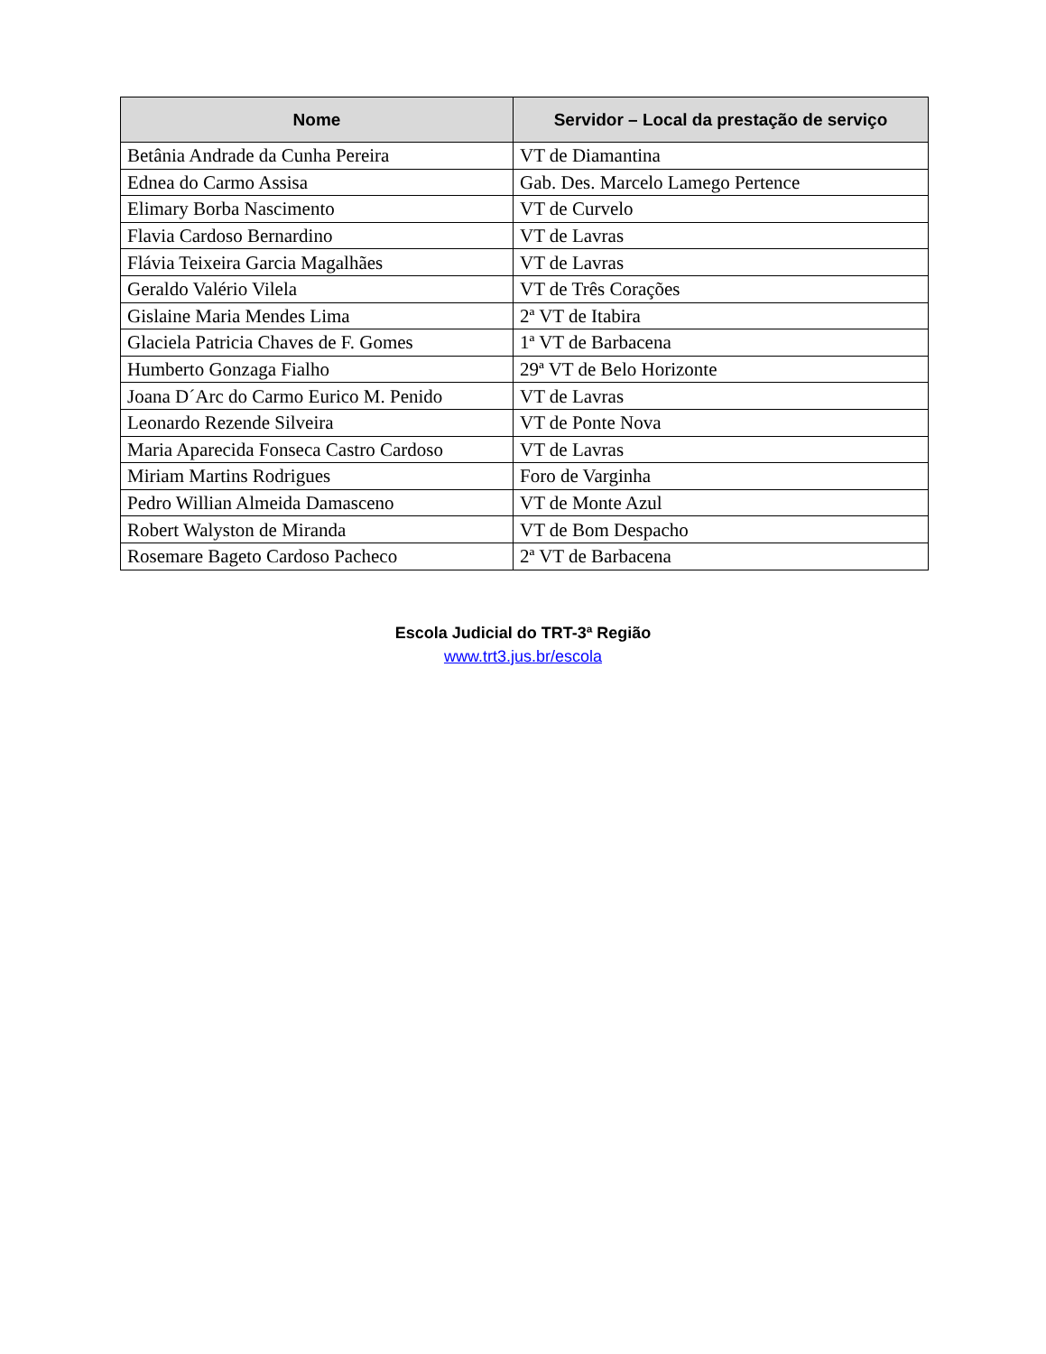| Nome | Servidor – Local da prestação de serviço |
| --- | --- |
| Betânia Andrade da Cunha Pereira | VT de Diamantina |
| Ednea do Carmo Assisa | Gab. Des. Marcelo Lamego Pertence |
| Elimary Borba Nascimento | VT de Curvelo |
| Flavia Cardoso Bernardino | VT de Lavras |
| Flávia Teixeira Garcia Magalhães | VT de Lavras |
| Geraldo Valério Vilela | VT de Três Corações |
| Gislaine Maria Mendes Lima | 2ª VT de Itabira |
| Glaciela Patricia Chaves de F. Gomes | 1ª VT de Barbacena |
| Humberto Gonzaga Fialho | 29ª VT de Belo Horizonte |
| Joana D´Arc do Carmo Eurico M. Penido | VT de Lavras |
| Leonardo Rezende Silveira | VT de Ponte Nova |
| Maria Aparecida Fonseca Castro Cardoso | VT de Lavras |
| Miriam Martins Rodrigues | Foro de Varginha |
| Pedro Willian Almeida Damasceno | VT de Monte Azul |
| Robert Walyston de Miranda | VT de Bom Despacho |
| Rosemare Bageto Cardoso Pacheco | 2ª VT de Barbacena |
Escola Judicial do TRT-3ª Região
www.trt3.jus.br/escola